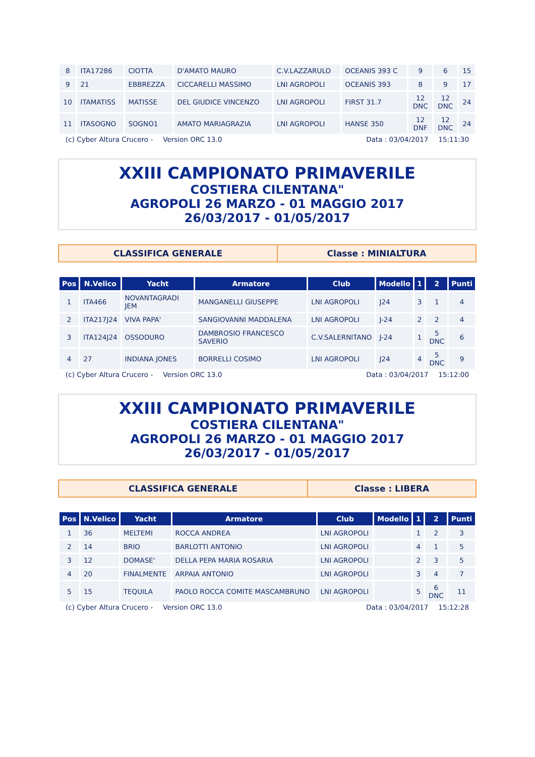| 8 | ITA17286 | CIOTTA | D'AMATO MAURO | C.V.LAZZARULO | OCEANIS 393 C | 9 | 6 | 15 |
| 9 | 21 | EBBREZZA | CICCARELLI MASSIMO | LNI AGROPOLI | OCEANIS 393 | 8 | 9 | 17 |
| 10 | ITAMATISS | MATISSE | DEL GIUDICE VINCENZO | LNI AGROPOLI | FIRST 31.7 | 12 DNC | 12 DNC | 24 |
| 11 | ITASOGNO | SOGNO1 | AMATO MARIAGRAZIA | LNI AGROPOLI | HANSE 350 | 12 DNF | 12 DNC | 24 |
(c) Cyber Altura Crucero - Version ORC 13.0 Data : 03/04/2017 15:11:30
XXIII CAMPIONATO PRIMAVERILE
COSTIERA CILENTANA"
AGROPOLI 26 MARZO - 01 MAGGIO 2017
26/03/2017 - 01/05/2017
CLASSIFICA GENERALE Classe : MINIALTURA
| Pos | N.Velico | Yacht | Armatore | Club | Modello | 1 | 2 | Punti |
| --- | --- | --- | --- | --- | --- | --- | --- | --- |
| 1 | ITA466 | NOVANTAGRADI JEM | MANGANELLI GIUSEPPE | LNI AGROPOLI | J24 | 3 | 1 | 4 |
| 2 | ITA217J24 | VIVA PAPA' | SANGIOVANNI MADDALENA | LNI AGROPOLI | J-24 | 2 | 2 | 4 |
| 3 | ITA124J24 | OSSODURO | DAMBROSIO FRANCESCO SAVERIO | C.V.SALERNITANO | J-24 | 1 | 5 DNC | 6 |
| 4 | 27 | INDIANA JONES | BORRELLI COSIMO | LNI AGROPOLI | J24 | 4 | 5 DNC | 9 |
(c) Cyber Altura Crucero - Version ORC 13.0 Data : 03/04/2017 15:12:00
XXIII CAMPIONATO PRIMAVERILE
COSTIERA CILENTANA"
AGROPOLI 26 MARZO - 01 MAGGIO 2017
26/03/2017 - 01/05/2017
CLASSIFICA GENERALE Classe : LIBERA
| Pos | N.Velico | Yacht | Armatore | Club | Modello | 1 | 2 | Punti |
| --- | --- | --- | --- | --- | --- | --- | --- | --- |
| 1 | 36 | MELTEMI | ROCCA ANDREA | LNI AGROPOLI | | 1 | 2 | 3 |
| 2 | 14 | BRIO | BARLOTTI ANTONIO | LNI AGROPOLI | | 4 | 1 | 5 |
| 3 | 12 | DOMASE' | DELLA PEPA MARIA ROSARIA | LNI AGROPOLI | | 2 | 3 | 5 |
| 4 | 20 | FINALMENTE | ARPAIA ANTONIO | LNI AGROPOLI | | 3 | 4 | 7 |
| 5 | 15 | TEQUILA | PAOLO ROCCA COMITE MASCAMBRUNO | LNI AGROPOLI | | 5 | 6 DNC | 11 |
(c) Cyber Altura Crucero - Version ORC 13.0 Data : 03/04/2017 15:12:28